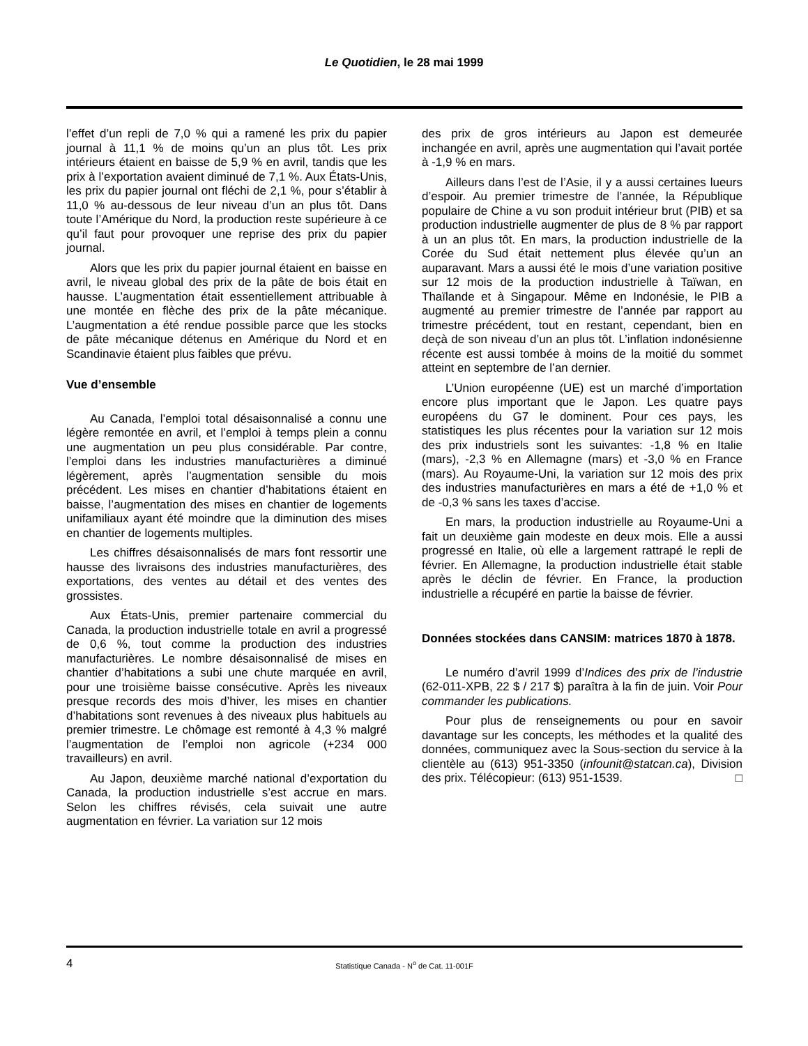Le Quotidien, le 28 mai 1999
l’effet d’un repli de 7,0 % qui a ramené les prix du papier journal à 11,1 % de moins qu’un an plus tôt. Les prix intérieurs étaient en baisse de 5,9 % en avril, tandis que les prix à l’exportation avaient diminué de 7,1 %. Aux États-Unis, les prix du papier journal ont fléchi de 2,1 %, pour s’établir à 11,0 % au-dessous de leur niveau d’un an plus tôt. Dans toute l’Amérique du Nord, la production reste supérieure à ce qu’il faut pour provoquer une reprise des prix du papier journal.
Alors que les prix du papier journal étaient en baisse en avril, le niveau global des prix de la pâte de bois était en hausse. L’augmentation était essentiellement attribuable à une montée en flèche des prix de la pâte mécanique. L’augmentation a été rendue possible parce que les stocks de pâte mécanique détenus en Amérique du Nord et en Scandinavie étaient plus faibles que prévu.
Vue d’ensemble
Au Canada, l’emploi total désaisonnalisé a connu une légère remontée en avril, et l’emploi à temps plein a connu une augmentation un peu plus considérable. Par contre, l’emploi dans les industries manufacturières a diminué légèrement, après l’augmentation sensible du mois précédent. Les mises en chantier d’habitations étaient en baisse, l’augmentation des mises en chantier de logements unifamiliaux ayant été moindre que la diminution des mises en chantier de logements multiples.
Les chiffres désaisonnalisés de mars font ressortir une hausse des livraisons des industries manufacturières, des exportations, des ventes au détail et des ventes des grossistes.
Aux États-Unis, premier partenaire commercial du Canada, la production industrielle totale en avril a progressé de 0,6 %, tout comme la production des industries manufacturières. Le nombre désaisonnalisé de mises en chantier d’habitations a subi une chute marquée en avril, pour une troisième baisse consécutive. Après les niveaux presque records des mois d’hiver, les mises en chantier d’habitations sont revenues à des niveaux plus habituels au premier trimestre. Le chômage est remonté à 4,3 % malgré l’augmentation de l’emploi non agricole (+234 000 travailleurs) en avril.
Au Japon, deuxième marché national d’exportation du Canada, la production industrielle s’est accrue en mars. Selon les chiffres révisés, cela suivait une autre augmentation en février. La variation sur 12 mois
des prix de gros intérieurs au Japon est demeurée inchangée en avril, après une augmentation qui l’avait portée à -1,9 % en mars.
Ailleurs dans l’est de l’Asie, il y a aussi certaines lueurs d’espoir. Au premier trimestre de l’année, la République populaire de Chine a vu son produit intérieur brut (PIB) et sa production industrielle augmenter de plus de 8 % par rapport à un an plus tôt. En mars, la production industrielle de la Corée du Sud était nettement plus élevée qu’un an auparavant. Mars a aussi été le mois d’une variation positive sur 12 mois de la production industrielle à Taïwan, en Thaïlande et à Singapour. Même en Indonésie, le PIB a augmenté au premier trimestre de l’année par rapport au trimestre précédent, tout en restant, cependant, bien en deçà de son niveau d’un an plus tôt. L’inflation indonésienne récente est aussi tombée à moins de la moitié du sommet atteint en septembre de l’an dernier.
L’Union européenne (UE) est un marché d’importation encore plus important que le Japon. Les quatre pays européens du G7 le dominent. Pour ces pays, les statistiques les plus récentes pour la variation sur 12 mois des prix industriels sont les suivantes: -1,8 % en Italie (mars), -2,3 % en Allemagne (mars) et -3,0 % en France (mars). Au Royaume-Uni, la variation sur 12 mois des prix des industries manufacturières en mars a été de +1,0 % et de -0,3 % sans les taxes d’accise.
En mars, la production industrielle au Royaume-Uni a fait un deuxième gain modeste en deux mois. Elle a aussi progressé en Italie, où elle a largement rattrapé le repli de février. En Allemagne, la production industrielle était stable après le déclin de février. En France, la production industrielle a récupéré en partie la baisse de février.
Données stockées dans CANSIM: matrices 1870 à 1878.
Le numéro d’avril 1999 d’Indices des prix de l’industrie (62-011-XPB, 22 $ / 217 $) paraîtra à la fin de juin. Voir Pour commander les publications.
Pour plus de renseignements ou pour en savoir davantage sur les concepts, les méthodes et la qualité des données, communiquez avec la Sous-section du service à la clientèle au (613) 951-3350 (infounit@statcan.ca), Division des prix. Télécopieur: (613) 951-1539. □
4 Statistique Canada - N<sup>o</sup> de Cat. 11-001F